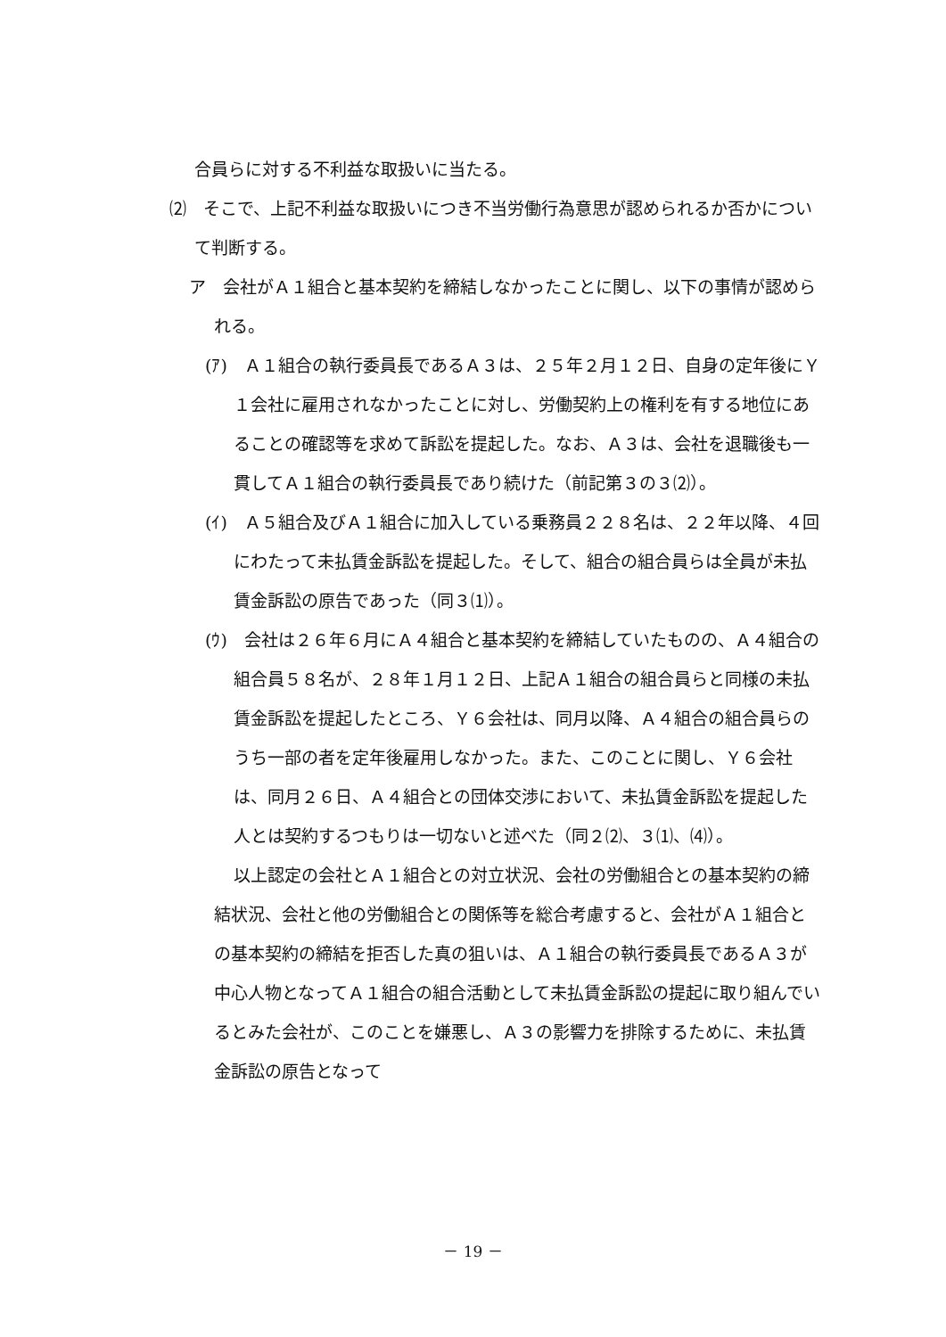合員らに対する不利益な取扱いに当たる。
⑵　そこで、上記不利益な取扱いにつき不当労働行為意思が認められるか否かについて判断する。
ア　会社がＡ１組合と基本契約を締結しなかったことに関し、以下の事情が認められる。
(ｱ)　Ａ１組合の執行委員長であるＡ３は、２５年２月１２日、自身の定年後にＹ１会社に雇用されなかったことに対し、労働契約上の権利を有する地位にあることの確認等を求めて訴訟を提起した。なお、Ａ３は、会社を退職後も一貫してＡ１組合の執行委員長であり続けた（前記第３の３⑵）。
(ｲ)　Ａ５組合及びＡ１組合に加入している乗務員２２８名は、２２年以降、４回にわたって未払賃金訴訟を提起した。そして、組合の組合員らは全員が未払賃金訴訟の原告であった（同３⑴）。
(ｳ)　会社は２６年６月にＡ４組合と基本契約を締結していたものの、Ａ４組合の組合員５８名が、２８年１月１２日、上記Ａ１組合の組合員らと同様の未払賃金訴訟を提起したところ、Ｙ６会社は、同月以降、Ａ４組合の組合員らのうち一部の者を定年後雇用しなかった。また、このことに関し、Ｙ６会社は、同月２６日、Ａ４組合との団体交渉において、未払賃金訴訟を提起した人とは契約するつもりは一切ないと述べた（同２⑵、３⑴、⑷）。
以上認定の会社とＡ１組合との対立状況、会社の労働組合との基本契約の締結状況、会社と他の労働組合との関係等を総合考慮すると、会社がＡ１組合との基本契約の締結を拒否した真の狙いは、Ａ１組合の執行委員長であるＡ３が中心人物となってＡ１組合の組合活動として未払賃金訴訟の提起に取り組んでいるとみた会社が、このことを嫌悪し、Ａ３の影響力を排除するために、未払賃金訴訟の原告となって
－ 19 －